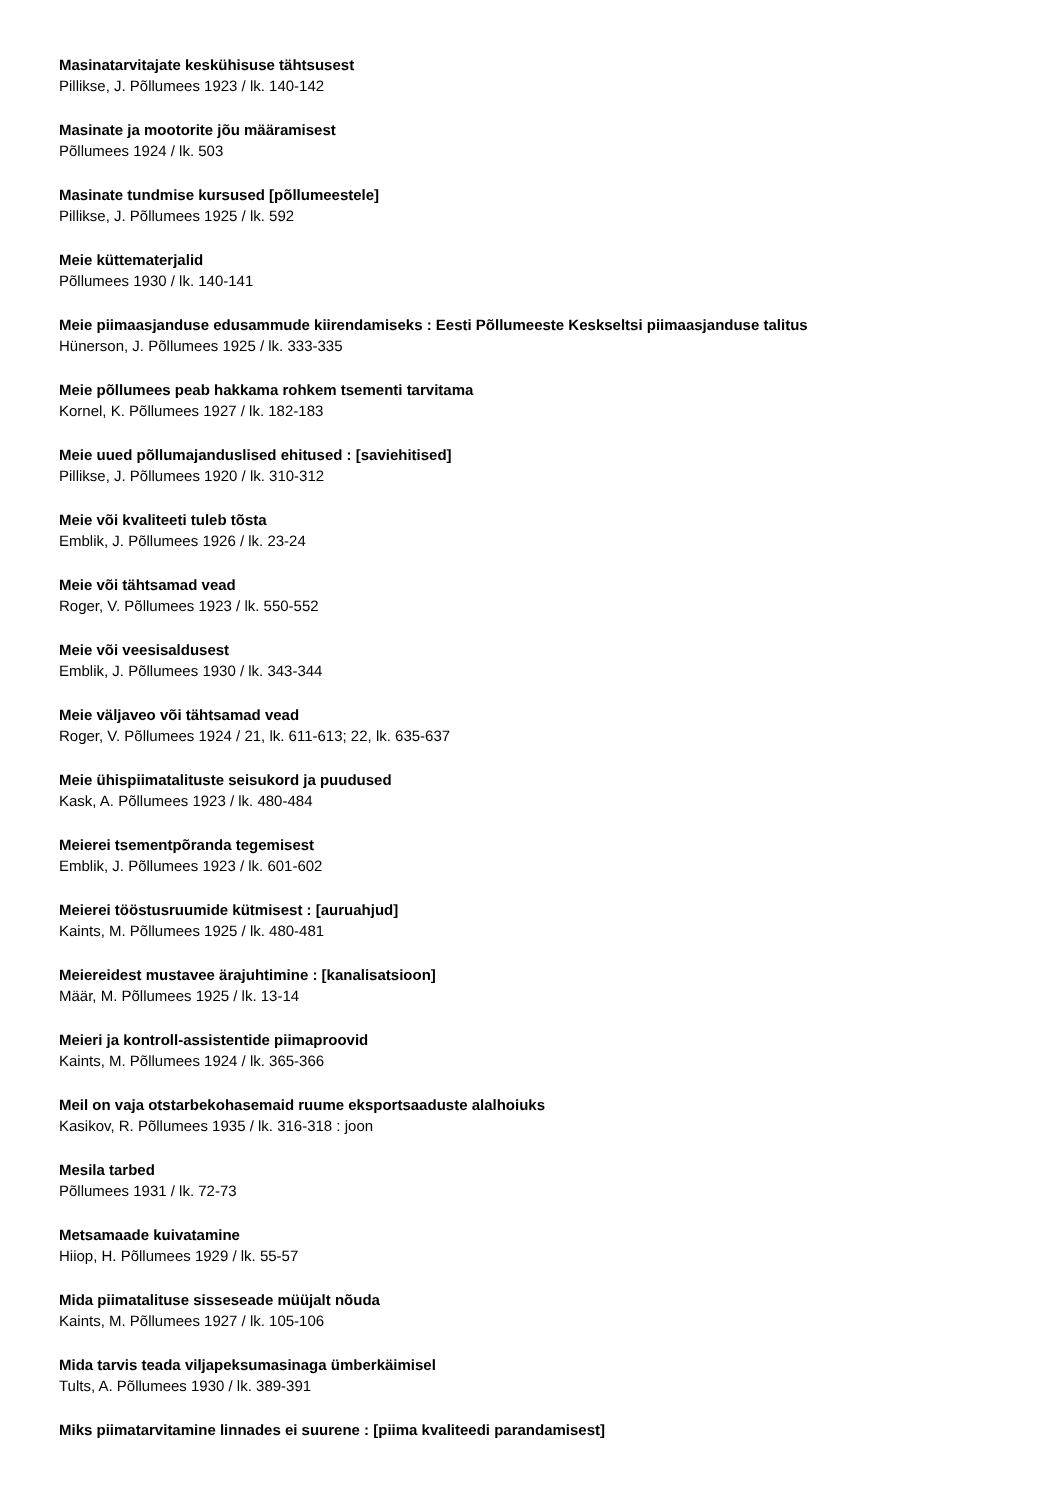Masinatarvitajate keskühisuse tähtsusest
Pillikse, J. Põllumees 1923 / lk. 140-142
Masinate ja mootorite jõu määramisest
Põllumees 1924 / lk. 503
Masinate tundmise kursused [põllumeestele]
Pillikse, J. Põllumees 1925 / lk. 592
Meie küttematerjalid
Põllumees 1930 / lk. 140-141
Meie piimaasjanduse edusammude kiirendamiseks : Eesti Põllumeeste Keskseltsi piimaasjanduse talitus
Hünerson, J. Põllumees 1925 / lk. 333-335
Meie põllumees peab hakkama rohkem tsementi tarvitama
Kornel, K. Põllumees 1927 / lk. 182-183
Meie uued põllumajanduslised ehitused : [saviehitised]
Pillikse, J. Põllumees 1920 / lk. 310-312
Meie või kvaliteeti tuleb tõsta
Emblik, J. Põllumees 1926 / lk. 23-24
Meie või tähtsamad vead
Roger, V. Põllumees 1923 / lk. 550-552
Meie või veesisaldusest
Emblik, J. Põllumees 1930 / lk. 343-344
Meie väljaveo või tähtsamad vead
Roger, V. Põllumees 1924 / 21, lk. 611-613; 22, lk. 635-637
Meie ühispiimatalituste seisukord ja puudused
Kask, A. Põllumees 1923 / lk. 480-484
Meierei tsementpõranda tegemisest
Emblik, J. Põllumees 1923 / lk. 601-602
Meierei tööstusruumide kütmisest : [auruahjud]
Kaints, M. Põllumees 1925 / lk. 480-481
Meiereidest mustavee ärajuhtimine : [kanalisatsioon]
Määr, M. Põllumees 1925 / lk. 13-14
Meieri ja kontroll-assistentide piimaproovid
Kaints, M. Põllumees 1924 / lk. 365-366
Meil on vaja otstarbekohasemaid ruume eksportsaaduste alalhoiuks
Kasikov, R. Põllumees 1935 / lk. 316-318 : joon
Mesila tarbed
Põllumees 1931 / lk. 72-73
Metsamaade kuivatamine
Hiiop, H. Põllumees 1929 / lk. 55-57
Mida piimatalituse sisseseade müüjalt nõuda
Kaints, M. Põllumees 1927 / lk. 105-106
Mida tarvis teada viljapeksumasinaga ümberkäimisel
Tults, A. Põllumees 1930 / lk. 389-391
Miks piimatarvitamine linnades ei suurene : [piima kvaliteedi parandamisest]